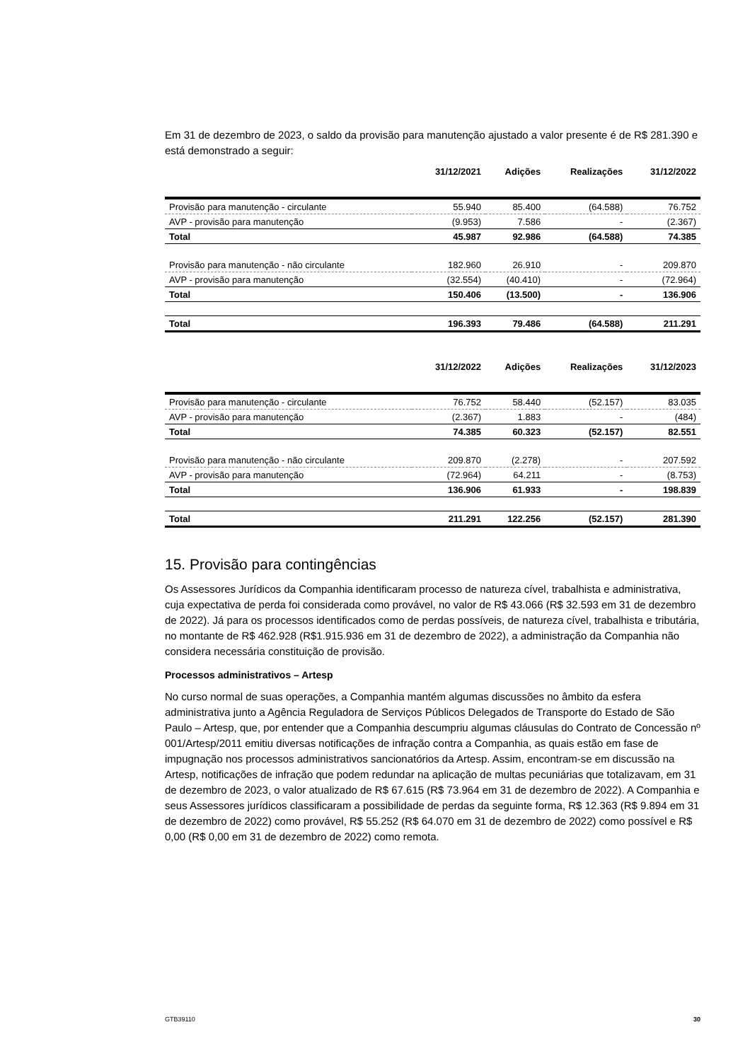Em 31 de dezembro de 2023, o saldo da provisão para manutenção ajustado a valor presente é de R$ 281.390 e está demonstrado a seguir:
| | 31/12/2021 | Adições | Realizações | 31/12/2022 |
| --- | --- | --- | --- | --- |
| Provisão para manutenção - circulante | 55.940 | 85.400 | (64.588) | 76.752 |
| AVP - provisão para manutenção | (9.953) | 7.586 | - | (2.367) |
| Total | 45.987 | 92.986 | (64.588) | 74.385 |
| Provisão para manutenção - não circulante | 182.960 | 26.910 | - | 209.870 |
| AVP - provisão para manutenção | (32.554) | (40.410) | - | (72.964) |
| Total | 150.406 | (13.500) | - | 136.906 |
| Total | 196.393 | 79.486 | (64.588) | 211.291 |
| | 31/12/2022 | Adições | Realizações | 31/12/2023 |
| --- | --- | --- | --- | --- |
| Provisão para manutenção - circulante | 76.752 | 58.440 | (52.157) | 83.035 |
| AVP - provisão para manutenção | (2.367) | 1.883 | - | (484) |
| Total | 74.385 | 60.323 | (52.157) | 82.551 |
| Provisão para manutenção - não circulante | 209.870 | (2.278) | - | 207.592 |
| AVP - provisão para manutenção | (72.964) | 64.211 | - | (8.753) |
| Total | 136.906 | 61.933 | - | 198.839 |
| Total | 211.291 | 122.256 | (52.157) | 281.390 |
15. Provisão para contingências
Os Assessores Jurídicos da Companhia identificaram processo de natureza cível, trabalhista e administrativa, cuja expectativa de perda foi considerada como provável, no valor de R$ 43.066 (R$ 32.593 em 31 de dezembro de 2022). Já para os processos identificados como de perdas possíveis, de natureza cível, trabalhista e tributária, no montante de R$ 462.928 (R$1.915.936 em 31 de dezembro de 2022), a administração da Companhia não considera necessária constituição de provisão.
Processos administrativos – Artesp
No curso normal de suas operações, a Companhia mantém algumas discussões no âmbito da esfera administrativa junto a Agência Reguladora de Serviços Públicos Delegados de Transporte do Estado de São Paulo – Artesp, que, por entender que a Companhia descumpriu algumas cláusulas do Contrato de Concessão nº 001/Artesp/2011 emitiu diversas notificações de infração contra a Companhia, as quais estão em fase de impugnação nos processos administrativos sancionatórios da Artesp. Assim, encontram-se em discussão na Artesp, notificações de infração que podem redundar na aplicação de multas pecuniárias que totalizavam, em 31 de dezembro de 2023, o valor atualizado de R$ 67.615 (R$ 73.964 em 31 de dezembro de 2022). A Companhia e seus Assessores jurídicos classificaram a possibilidade de perdas da seguinte forma, R$ 12.363 (R$ 9.894 em 31 de dezembro de 2022) como provável, R$ 55.252 (R$ 64.070 em 31 de dezembro de 2022) como possível e R$ 0,00 (R$ 0,00 em 31 de dezembro de 2022) como remota.
GTB39110 30